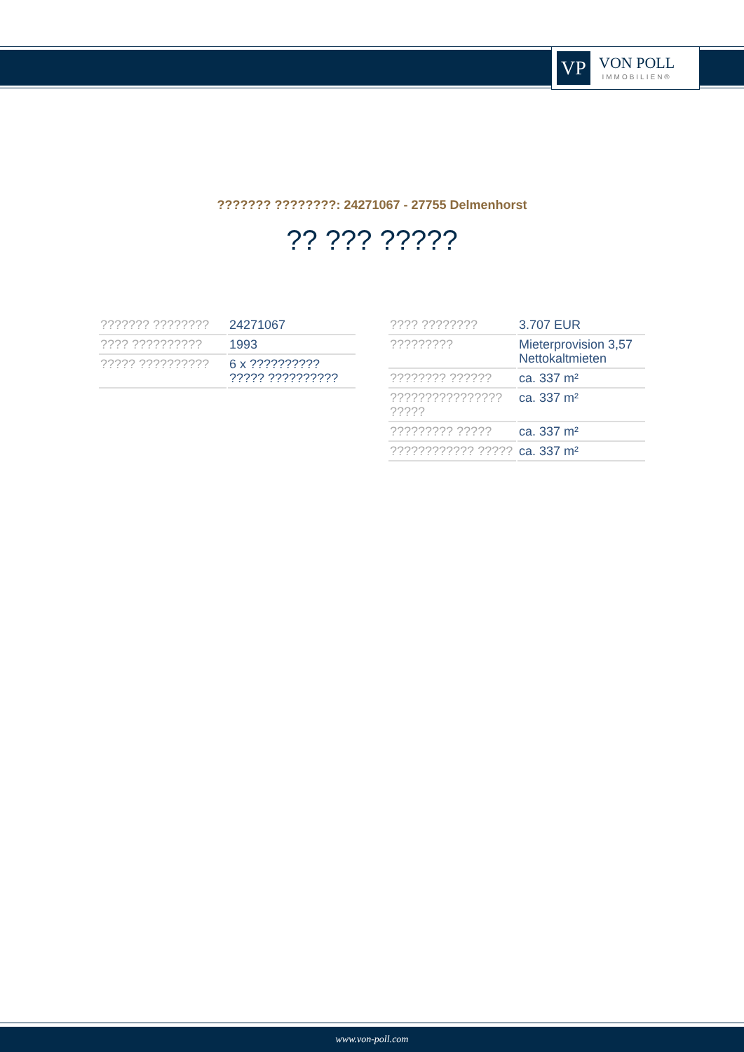VP
VON POLL
IMMOBILIEN®
??????? ????????: 24271067 - 27755 Delmenhorst
?? ??? ?????
| ??????? ???????? | 24271067 |
| ???? ?????????? | 1993 |
| ????? ?????????? | 6 x ?????????? ????? ?????????? |
| ???? ???????? | 3.707 EUR |
| ????????? | Mieterprovision 3,57 Nettokaltmieten |
| ???????? ?????? | ca. 337 m² |
| ???????????????? ????? | ca. 337 m² |
| ????????? ????? | ca. 337 m² |
| ???????????? ????? | ca. 337 m² |
www.von-poll.com